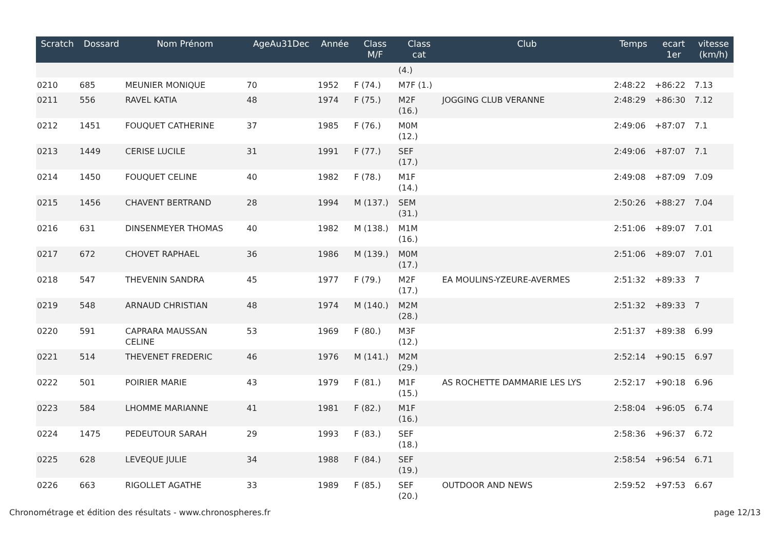| Scratch | Dossard | Nom Prénom | AgeAu31Dec | Année | Class M/F | Class cat | Club | Temps | ecart 1er | vitesse (km/h) |
| --- | --- | --- | --- | --- | --- | --- | --- | --- | --- | --- |
| | | | | | | (4.) | | | | |
| 0210 | 685 | MEUNIER MONIQUE | 70 | 1952 | F (74.) | M7F (1.) | | 2:48:22 | +86:22 | 7.13 |
| 0211 | 556 | RAVEL KATIA | 48 | 1974 | F (75.) | M2F (16.) | JOGGING CLUB VERANNE | 2:48:29 | +86:30 | 7.12 |
| 0212 | 1451 | FOUQUET CATHERINE | 37 | 1985 | F (76.) | M0M (12.) | | 2:49:06 | +87:07 | 7.1 |
| 0213 | 1449 | CERISE LUCILE | 31 | 1991 | F (77.) | SEF (17.) | | 2:49:06 | +87:07 | 7.1 |
| 0214 | 1450 | FOUQUET CELINE | 40 | 1982 | F (78.) | M1F (14.) | | 2:49:08 | +87:09 | 7.09 |
| 0215 | 1456 | CHAVENT BERTRAND | 28 | 1994 | M (137.) | SEM (31.) | | 2:50:26 | +88:27 | 7.04 |
| 0216 | 631 | DINSENMEYER THOMAS | 40 | 1982 | M (138.) | M1M (16.) | | 2:51:06 | +89:07 | 7.01 |
| 0217 | 672 | CHOVET RAPHAEL | 36 | 1986 | M (139.) | M0M (17.) | | 2:51:06 | +89:07 | 7.01 |
| 0218 | 547 | THEVENIN SANDRA | 45 | 1977 | F (79.) | M2F (17.) | EA MOULINS-YZEURE-AVERMES | 2:51:32 | +89:33 | 7 |
| 0219 | 548 | ARNAUD CHRISTIAN | 48 | 1974 | M (140.) | M2M (28.) | | 2:51:32 | +89:33 | 7 |
| 0220 | 591 | CAPRARA MAUSSAN CELINE | 53 | 1969 | F (80.) | M3F (12.) | | 2:51:37 | +89:38 | 6.99 |
| 0221 | 514 | THEVENET FREDERIC | 46 | 1976 | M (141.) | M2M (29.) | | 2:52:14 | +90:15 | 6.97 |
| 0222 | 501 | POIRIER MARIE | 43 | 1979 | F (81.) | M1F (15.) | AS ROCHETTE DAMMARIE LES LYS | 2:52:17 | +90:18 | 6.96 |
| 0223 | 584 | LHOMME MARIANNE | 41 | 1981 | F (82.) | M1F (16.) | | 2:58:04 | +96:05 | 6.74 |
| 0224 | 1475 | PEDEUTOUR SARAH | 29 | 1993 | F (83.) | SEF (18.) | | 2:58:36 | +96:37 | 6.72 |
| 0225 | 628 | LEVEQUE JULIE | 34 | 1988 | F (84.) | SEF (19.) | | 2:58:54 | +96:54 | 6.71 |
| 0226 | 663 | RIGOLLET AGATHE | 33 | 1989 | F (85.) | SEF (20.) | OUTDOOR AND NEWS | 2:59:52 | +97:53 | 6.67 |
Chronométrage et édition des résultats - www.chronospheres.fr page 12/13